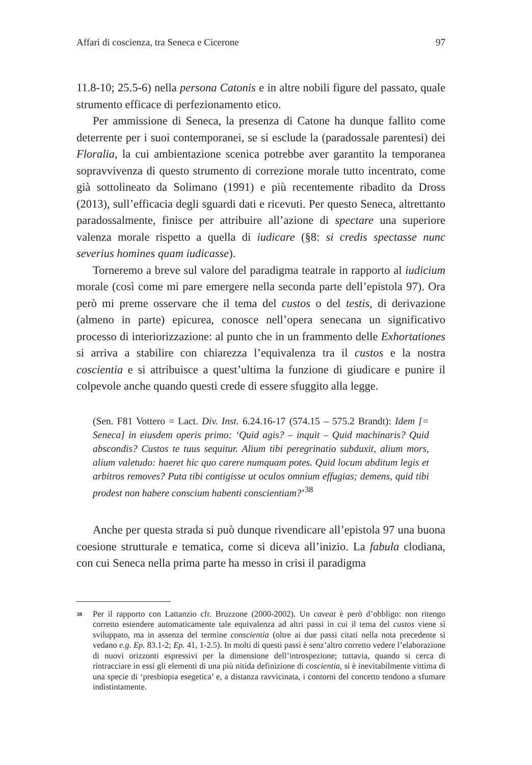Affari di coscienza, tra Seneca e Cicerone 97
11.8-10; 25.5-6) nella persona Catonis e in altre nobili figure del passato, quale strumento efficace di perfezionamento etico.
Per ammissione di Seneca, la presenza di Catone ha dunque fallito come deterrente per i suoi contemporanei, se si esclude la (paradossale parentesi) dei Floralia, la cui ambientazione scenica potrebbe aver garantito la temporanea sopravvivenza di questo strumento di correzione morale tutto incentrato, come già sottolineato da Solimano (1991) e più recentemente ribadito da Dross (2013), sull’efficacia degli sguardi dati e ricevuti. Per questo Seneca, altrettanto paradossalmente, finisce per attribuire all’azione di spectare una superiore valenza morale rispetto a quella di iudicare (§8: si credis spectasse nunc severius homines quam iudicasse).
Torneremo a breve sul valore del paradigma teatrale in rapporto al iudicium morale (così come mi pare emergere nella seconda parte dell’epistola 97). Ora però mi preme osservare che il tema del custos o del testis, di derivazione (almeno in parte) epicurea, conosce nell’opera senecana un significativo processo di interiorizzazione: al punto che in un frammento delle Exhortationes si arriva a stabilire con chiarezza l’equivalenza tra il custos e la nostra coscientia e si attribuisce a quest’ultima la funzione di giudicare e punire il colpevole anche quando questi crede di essere sfuggito alla legge.
(Sen. F81 Vottero = Lact. Div. Inst. 6.24.16-17 (574.15 – 575.2 Brandt): Idem [= Seneca] in eiusdem operis primo: ‘Quid agis? – inquit – Quid machinaris? Quid abscondis? Custos te tuus sequitur. Alium tibi peregrinatio subduxit, alium mors, alium valetudo: haeret hic quo carere numquam potes. Quid locum abditum legis et arbitros removes? Puta tibi contigisse ut oculos omnium effugias; demens, quid tibi prodest non habere conscium habenti conscientiam?’<sup>38</sup>
Anche per questa strada si può dunque rivendicare all’epistola 97 una buona coesione strutturale e tematica, come si diceva all’inizio. La fabula clodiana, con cui Seneca nella prima parte ha messo in crisi il paradigma
<sup>38</sup>
Per il rapporto con Lattanzio cfr. Bruzzone (2000-2002). Un caveat è però d’obbligo: non ritengo corretto estendere automaticamente tale equivalenza ad altri passi in cui il tema del custos viene sì sviluppato, ma in assenza del termine conscientia (oltre ai due passi citati nella nota precedente si vedano e.g. Ep. 83.1-2; Ep. 41, 1-2.5). In molti di questi passi è senz’altro corretto vedere l’elaborazione di nuovi orizzonti espressivi per la dimensione dell’introspezione; tuttavia, quando si cerca di rintracciare in essi gli elementi di una più nitida definizione di coscientia, si è inevitabilmente vittima di una specie di ‘presbiopia esegetica’ e, a distanza ravvicinata, i contorni del concetto tendono a sfumare indistintamente.